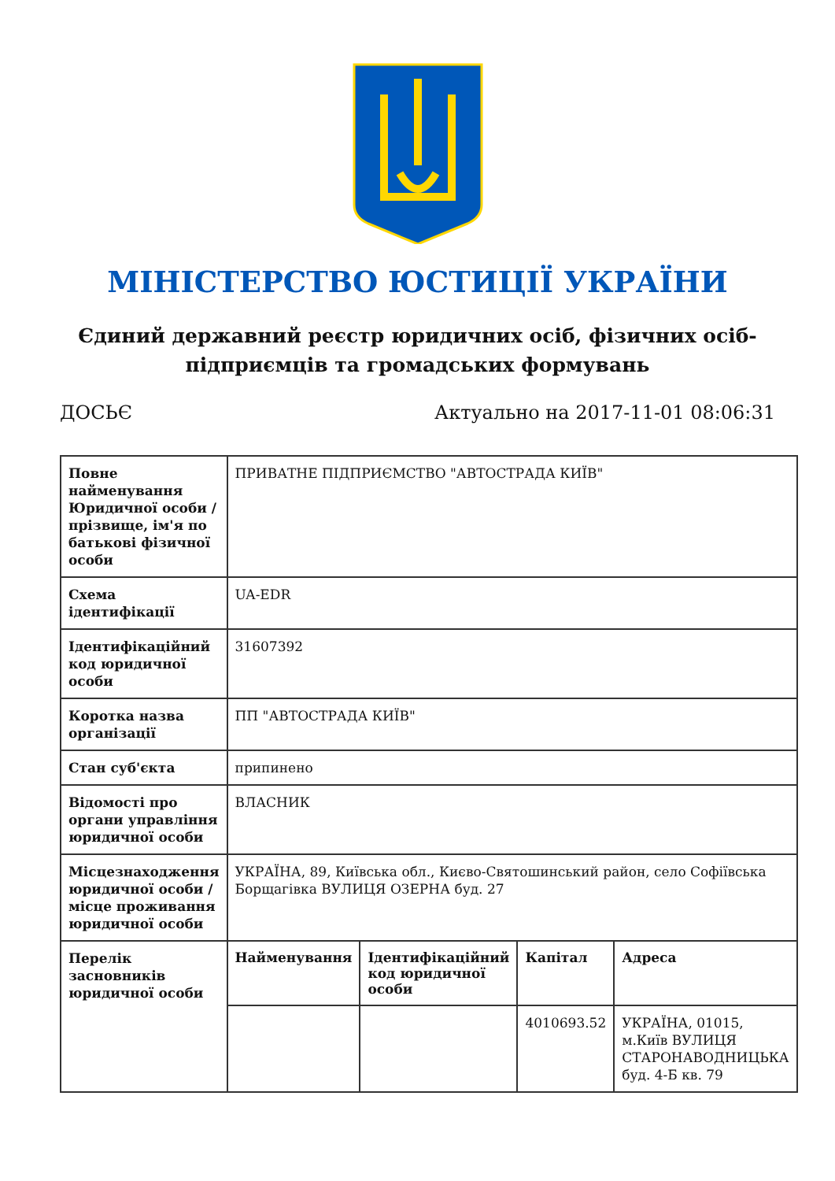МІНІСТЕРСТВО ЮСТИЦІЇ УКРАЇНИ
Єдиний державний реєстр юридичних осіб, фізичних осіб-підприємців та громадських формувань
ДОСЬЄ Актуально на 2017-11-01 08:06:31
| Повне найменування Юридичної особи / прізвище, ім'я по батькові фізичної особи | ПРИВАТНЕ ПІДПРИЄМСТВО "АВТОСТРАДА КИЇВ" | | | |
| Схема ідентифікації | UA-EDR | | | |
| Ідентифікаційний код юридичної особи | 31607392 | | | |
| Коротка назва організації | ПП "АВТОСТРАДА КИЇВ" | | | |
| Стан суб'єкта | припинено | | | |
| Відомості про органи управління юридичної особи | ВЛАСНИК | | | |
| Місцезнаходження юридичної особи / місце проживання юридичної особи | УКРАЇНА, 89, Київська обл., Києво-Святошинський район, село Софіївська Борщагівка ВУЛИЦЯ ОЗЕРНА буд. 27 | | | |
| Перелік засновників юридичної особи | Найменування | Ідентифікаційний код юридичної особи | Капітал | Адреса |
| | | | 4010693.52 | УКРАЇНА, 01015, м.Київ ВУЛИЦЯ СТАРОНАВОДНИЦЬКА буд. 4-Б кв. 79 |